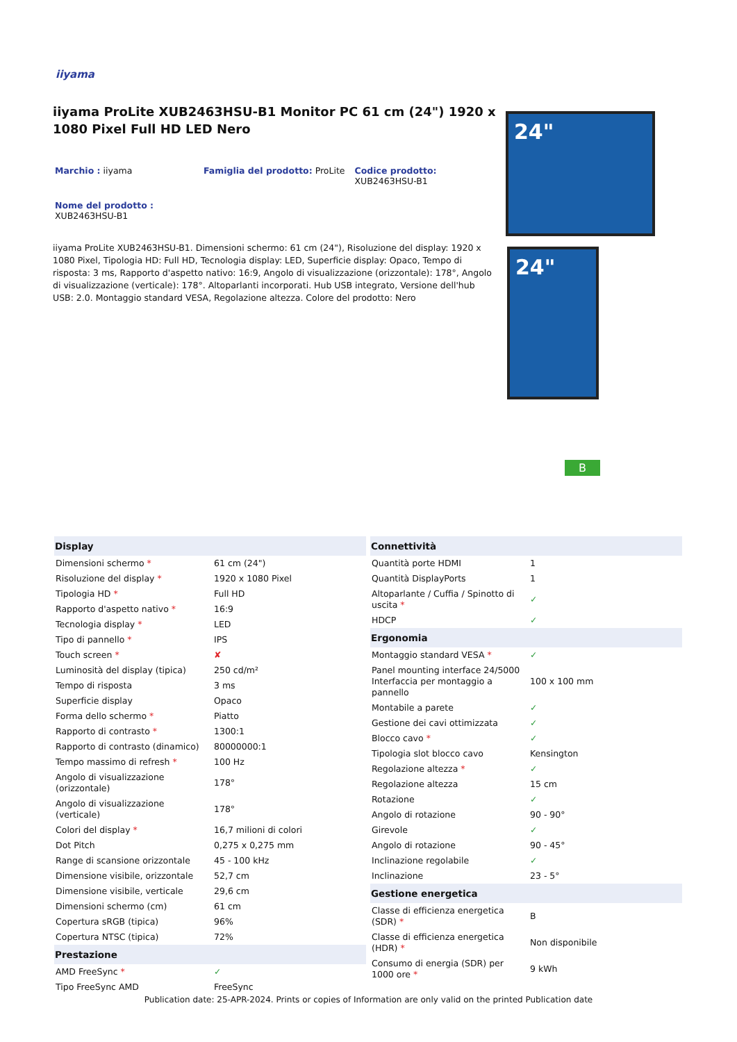iiyama
iiyama ProLite XUB2463HSU-B1 Monitor PC 61 cm (24") 1920 x 1080 Pixel Full HD LED Nero
Marchio : iiyama Famiglia del prodotto: ProLite Codice prodotto:
XUB2463HSU-B1
Nome del prodotto :
XUB2463HSU-B1
iiyama ProLite XUB2463HSU-B1. Dimensioni schermo: 61 cm (24"), Risoluzione del display: 1920 x 1080 Pixel, Tipologia HD: Full HD, Tecnologia display: LED, Superficie display: Opaco, Tempo di risposta: 3 ms, Rapporto d'aspetto nativo: 16:9, Angolo di visualizzazione (orizzontale): 178°, Angolo di visualizzazione (verticale): 178°. Altoparlanti incorporati. Hub USB integrato, Versione dell'hub USB: 2.0. Montaggio standard VESA, Regolazione altezza. Colore del prodotto: Nero
24"
24"
B
| Display | |
| --- | --- |
| Dimensioni schermo * | 61 cm (24") |
| Risoluzione del display * | 1920 x 1080 Pixel |
| Tipologia HD * | Full HD |
| Rapporto d'aspetto nativo * | 16:9 |
| Tecnologia display * | LED |
| Tipo di pannello * | IPS |
| Touch screen * | ✘ |
| Luminosità del display (tipica) | 250 cd/m² |
| Tempo di risposta | 3 ms |
| Superficie display | Opaco |
| Forma dello schermo * | Piatto |
| Rapporto di contrasto * | 1300:1 |
| Rapporto di contrasto (dinamico) | 80000000:1 |
| Tempo massimo di refresh * | 100 Hz |
| Angolo di visualizzazione (orizzontale) | 178° |
| Angolo di visualizzazione (verticale) | 178° |
| Colori del display * | 16,7 milioni di colori |
| Dot Pitch | 0,275 x 0,275 mm |
| Range di scansione orizzontale | 45 - 100 kHz |
| Dimensione visibile, orizzontale | 52,7 cm |
| Dimensione visibile, verticale | 29,6 cm |
| Dimensioni schermo (cm) | 61 cm |
| Copertura sRGB (tipica) | 96% |
| Copertura NTSC (tipica) | 72% |
| Prestazione | |
| AMD FreeSync * | ✓ |
| Tipo FreeSync AMD | FreeSync |
| Connettività | |
| --- | --- |
| Quantità porte HDMI | 1 |
| Quantità DisplayPorts | 1 |
| Altoparlante / Cuffia / Spinotto di uscita * | ✓ |
| HDCP | ✓ |
| Ergonomia | |
| Montaggio standard VESA * | ✓ |
| Panel mounting interface 24/5000 Interfaccia per montaggio a pannello | 100 x 100 mm |
| Montabile a parete | ✓ |
| Gestione dei cavi ottimizzata | ✓ |
| Blocco cavo * | ✓ |
| Tipologia slot blocco cavo | Kensington |
| Regolazione altezza * | ✓ |
| Regolazione altezza | 15 cm |
| Rotazione | ✓ |
| Angolo di rotazione | 90 - 90° |
| Girevole | ✓ |
| Angolo di rotazione | 90 - 45° |
| Inclinazione regolabile | ✓ |
| Inclinazione | 23 - 5° |
| Gestione energetica | |
| Classe di efficienza energetica (SDR) * | B |
| Classe di efficienza energetica (HDR) * | Non disponibile |
| Consumo di energia (SDR) per 1000 ore * | 9 kWh |
Publication date: 25-APR-2024. Prints or copies of Information are only valid on the printed Publication date